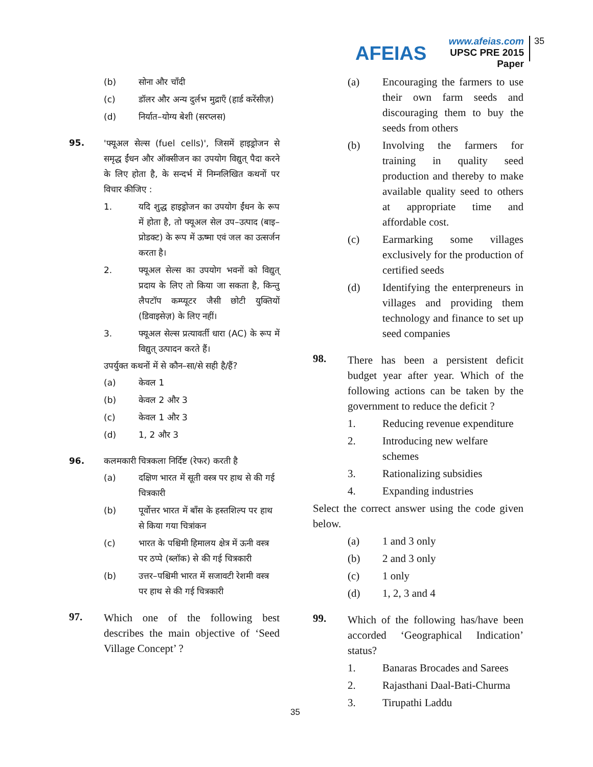AFEIAS
www.afeias.com
UPSC PRE 2015 Paper
35
(b) सोना और चाँदी
(c) डॉलर और अन्य दुर्लभ मुद्राएँ (हार्ड करेंसीज़)
(d) निर्यात–योग्य बेशी (सरप्लस)
95. 'फ्यूअल सेल्स (fuel cells)', जिसमें हाइड्रोजन से समृद्ध ईंधन और ऑक्सीजन का उपयोग विद्युत् पैदा करने के लिए होता है, के सन्दर्भ में निम्नलिखित कथनों पर विचार कीजिए :
1. यदि शुद्ध हाइड्रोजन का उपयोग ईंधन के रूप में होता है, तो फ्यूअल सेल उप–उत्पाद (बाइ–प्रोडक्ट) के रूप में ऊष्मा एवं जल का उत्सर्जन करता है।
2. फ्यूअल सेल्स का उपयोग भवनों को विद्युत् प्रदाय के लिए तो किया जा सकता है, किन्तु लैपटॉप कम्प्यूटर जैसी छोटी युक्तियों (डिवाइसेज़) के लिए नहीं।
3. फ्यूअल सेल्स प्रत्यावर्ती धारा (AC) के रूप में विद्युत् उत्पादन करते हैं।
उपर्युक्त कथनों में से कौन–सा/से सही है/हैं?
(a) केवल 1
(b) केवल 2 और 3
(c) केवल 1 और 3
(d) 1, 2 और 3
96. कलमकारी चित्रकला निर्दिष्ट (रेफर) करती है
(a) दक्षिण भारत में सूती वस्त्र पर हाथ से की गई चित्रकारी
(b) पूर्वोत्तर भारत में बाँस के हस्तशिल्प पर हाथ से किया गया चित्रांकन
(c) भारत के पश्चिमी हिमालय क्षेत्र में ऊनी वस्त्र पर ठप्पे (ब्लॉक) से की गई चित्रकारी
(b) उत्तर–पश्चिमी भारत में सजावटी रेशमी वस्त्र पर हाथ से की गई चित्रकारी
97. Which one of the following best describes the main objective of ‘Seed Village Concept’ ?
(a) Encouraging the farmers to use their own farm seeds and discouraging them to buy the seeds from others
(b) Involving the farmers for training in quality seed production and thereby to make available quality seed to others at appropriate time and affordable cost.
(c) Earmarking some villages exclusively for the production of certified seeds
(d) Identifying the enterpreneurs in villages and providing them technology and finance to set up seed companies
98. There has been a persistent deficit budget year after year. Which of the following actions can be taken by the government to reduce the deficit ?
1. Reducing revenue expenditure
2. Introducing new welfare schemes
3. Rationalizing subsidies
4. Expanding industries
Select the correct answer using the code given below.
(a) 1 and 3 only
(b) 2 and 3 only
(c) 1 only
(d) 1, 2, 3 and 4
99. Which of the following has/have been accorded ‘Geographical Indication’ status?
1. Banaras Brocades and Sarees
2. Rajasthani Daal-Bati-Churma
3. Tirupathi Laddu
35